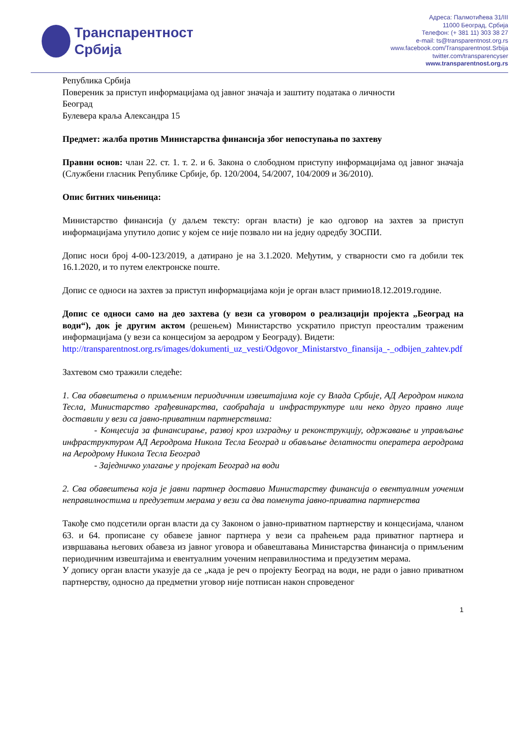Транспарентност
Србија
Адреса: Палмотићева 31/III
11000 Београд, Србија
Телефон: (+ 381 11) 303 38 27
e-mail: ts@transparentnost.org.rs
www.facebook.com/Transparentnost.Srbija
twitter.com/transparencyser
www.transparentnost.org.rs
Република Србија
Повереник за приступ информацијама од јавног значаја и заштиту података о личности
Београд
Булевера краља Александра 15
Предмет: жалба против Министарства финансија због непоступања по захтеву
Правни основ: члан 22. ст. 1. т. 2. и 6. Закона о слободном приступу информацијама од јавног значаја (Службени гласник Републике Србије, бр. 120/2004, 54/2007, 104/2009 и 36/2010).
Опис битних чињеница:
Министарство финансија (у даљем тексту: орган власти) је као одговор на захтев за приступ информацијама упутило допис у којем се није позвало ни на једну одредбу ЗОСПИ.
Допис носи број 4-00-123/2019, а датирано је на 3.1.2020. Међутим, у стварности смо га добили тек 16.1.2020, и то путем електронске поште.
Допис се односи на захтев за приступ информацијама који је орган власт примио18.12.2019.године.
Допис се односи само на део захтева (у вези са уговором о реализацији пројекта „Београд на води“), док је другим актом (решењем) Министарство ускратило приступ преосталим траженим информацијама (у вези са концесијом за аеродром у Београду). Видети:
http://transparentnost.org.rs/images/dokumenti_uz_vesti/Odgovor_Ministarstvo_finansija_-_odbijen_zahtev.pdf
Захтевом смо тражили следеће:
1. Сва обавештења о примљеним периодичним извештајима које су Влада Србије, АД Аеродром никола Тесла, Министарство грађевинарства, саобраћаја и инфраструктуре или неко друго правно лице доставили у вези са јавно-приватним партнерствима:
- Концесија за финансирање, развој кроз изградњу и реконструкцију, одржавање и управљање инфраструктуром АД Аеродрома Никола Тесла Београд и обављање делатности оператера аеродрома на Аеродрому Никола Тесла Београд
- Заједничко улагање у пројекат Београд на води
2. Сва обавештења која је јавни партнер доставио Министарству финансија о евентуалним уоченим неправилностима и предузетим мерама у вези са два поменута јавно-приватна партнерства
Такође смо подсетили орган власти да су Законом о јавно-приватном партнерству и концесијама, чланом 63. и 64. прописане су обавезе јавног партнера у вези са праћењем рада приватног партнера и извршавања његових обавеза из јавног уговора и обавештавања Министарства финансија о примљеним периодичним извештајима и евентуалним уоченим неправилностима и предузетим мерама.
У допису орган власти указује да се „када је реч о пројекту Београд на води, не ради о јавно приватном партнерству, односно да предметни уговор није потписан након спроведеног
1